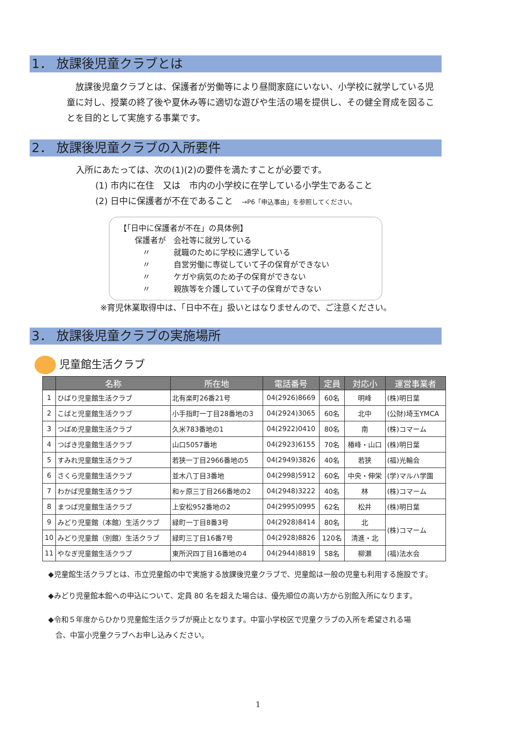1． 放課後児童クラブとは
　放課後児童クラブとは、保護者が労働等により昼間家庭にいない、小学校に就学している児童に対し、授業の終了後や夏休み等に適切な遊びや生活の場を提供し、その健全育成を図ることを目的として実施する事業です。
2． 放課後児童クラブの入所要件
入所にあたっては、次の(1)(2)の要件を満たすことが必要です。
(1) 市内に在住　又は　市内の小学校に在学している小学生であること
(2) 日中に保護者が不在であること　→P6「申込事由」を参照してください。
【「日中に保護者が不在」の具体例】
　　保護者が　会社等に就労している
　　　〃　　　就職のために学校に通学している
　　　〃　　　自営労働に専従していて子の保育ができない
　　　〃　　　ケガや病気のため子の保育ができない
　　　〃　　　親族等を介護していて子の保育ができない
※育児休業取得中は、「日中不在」扱いとはなりませんので、ご注意ください。
3． 放課後児童クラブの実施場所
児童館生活クラブ
| | 名称 | 所在地 | 電話番号 | 定員 | 対応小 | 運営事業者 |
| --- | --- | --- | --- | --- | --- | --- |
| 1 | ひばり児童館生活クラブ | 北有楽町26番21号 | 04(2926)8669 | 60名 | 明峰 | (株)明日葉 |
| 2 | こばと児童館生活クラブ | 小手指町一丁目28番地の3 | 04(2924)3065 | 60名 | 北中 | (公財)埼玉YMCA |
| 3 | つばめ児童館生活クラブ | 久米783番地の1 | 04(2922)0410 | 80名 | 南 | (株)コマーム |
| 4 | つばき児童館生活クラブ | 山口5057番地 | 04(2923)6155 | 70名 | 椿峰・山口 | (株)明日葉 |
| 5 | すみれ児童館生活クラブ | 若狭一丁目2966番地の5 | 04(2949)3826 | 40名 | 若狭 | (福)光輪会 |
| 6 | さくら児童館生活クラブ | 並木八丁目3番地 | 04(2998)5912 | 60名 | 中央・伸栄 | (学)マルハ学園 |
| 7 | わかば児童館生活クラブ | 和ヶ原三丁目266番地の2 | 04(2948)3222 | 40名 | 林 | (株)コマーム |
| 8 | まつば児童館生活クラブ | 上安松952番地の2 | 04(2995)0995 | 62名 | 松井 | (株)明日葉 |
| 9 | みどり児童館（本館）生活クラブ | 緑町一丁目8番3号 | 04(2928)8414 | 80名 | 北 | (株)コマーム |
| 10 | みどり児童館（別館）生活クラブ | 緑町三丁目16番7号 | 04(2928)8826 | 120名 | 清進・北 | |
| 11 | やなぎ児童館生活クラブ | 東所沢四丁目16番地の4 | 04(2944)8819 | 58名 | 柳瀬 | (福)法水会 |
◆児童館生活クラブとは、市立児童館の中で実施する放課後児童クラブで、児童館は一般の児童も利用する施設です。
◆みどり児童館本館への申込について、定員 80 名を超えた場合は、優先順位の高い方から別館入所になります。
◆令和５年度からひかり児童館生活クラブが廃止となります。中富小学校区で児童クラブの入所を希望される場
　合、中富小児童クラブへお申し込みください。
1